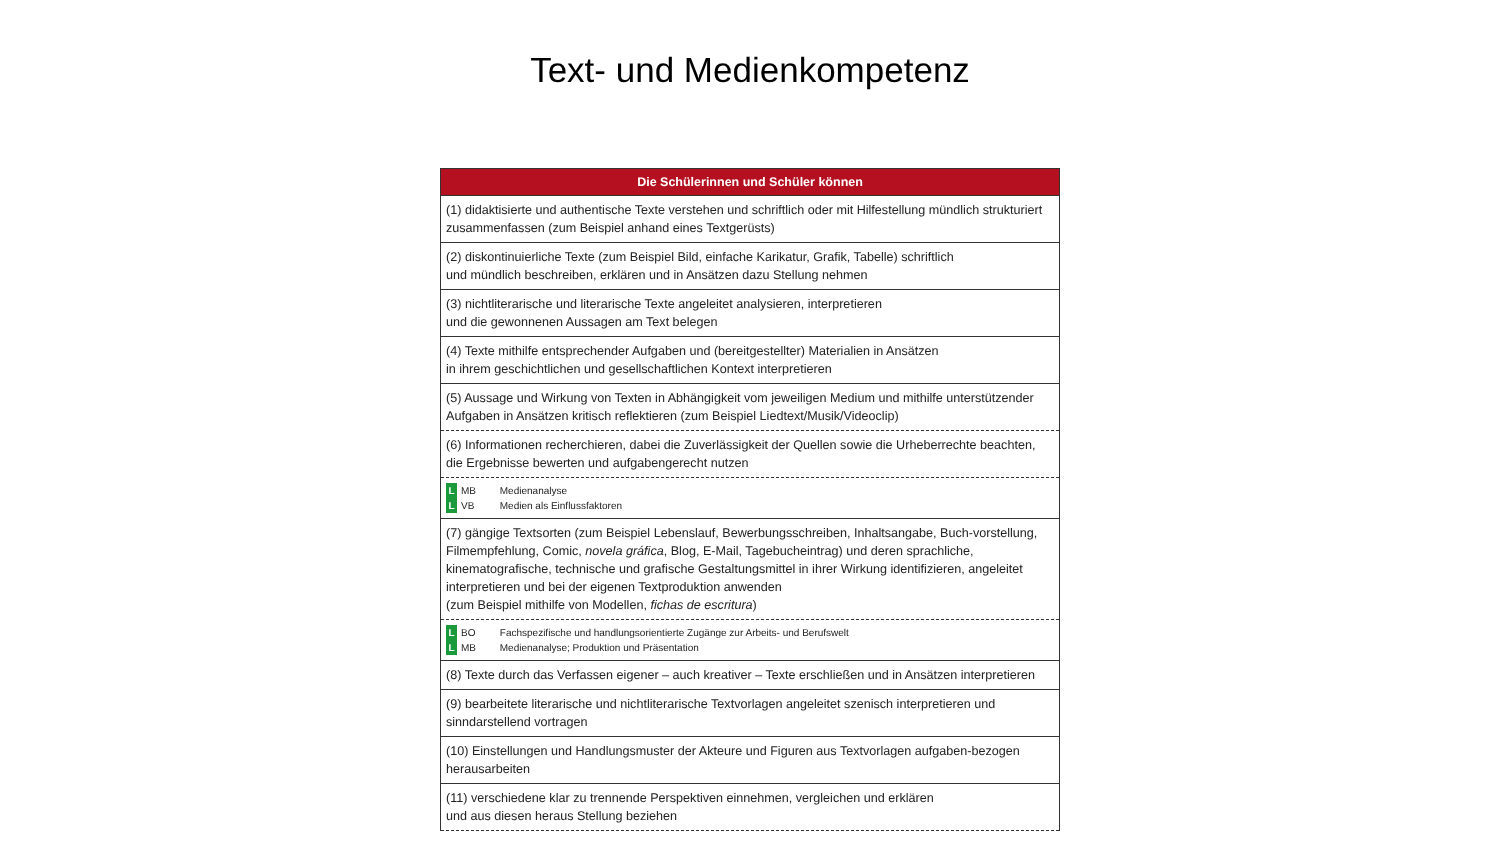Text- und Medienkompetenz
| Die Schülerinnen und Schüler können |
| --- |
| (1) didaktisierte und authentische Texte verstehen und schriftlich oder mit Hilfestellung mündlich strukturiert zusammenfassen (zum Beispiel anhand eines Textgerüsts) |
| (2) diskontinuierliche Texte (zum Beispiel Bild, einfache Karikatur, Grafik, Tabelle) schriftlich und mündlich beschreiben, erklären und in Ansätzen dazu Stellung nehmen |
| (3) nichtliterarische und literarische Texte angeleitet analysieren, interpretieren und die gewonnenen Aussagen am Text belegen |
| (4) Texte mithilfe entsprechender Aufgaben und (bereitgestellter) Materialien in Ansätzen in ihrem geschichtlichen und gesellschaftlichen Kontext interpretieren |
| (5) Aussage und Wirkung von Texten in Abhängigkeit vom jeweiligen Medium und mithilfe unterstützender Aufgaben in Ansätzen kritisch reflektieren (zum Beispiel Liedtext/Musik/Videoclip) |
| (6) Informationen recherchieren, dabei die Zuverlässigkeit der Quellen sowie die Urheberrechte beachten, die Ergebnisse bewerten und aufgabengerecht nutzen |
| L MB Medienanalyse L VB Medien als Einflussfaktoren |
| (7) gängige Textsorten (zum Beispiel Lebenslauf, Bewerbungsschreiben, Inhaltsangabe, Buch-vorstellung, Filmempfehlung, Comic, novela gráfica , Blog, E-Mail, Tagebucheintrag) und deren sprachliche, kinematografische, technische und grafische Gestaltungsmittel in ihrer Wirkung identifizieren, angeleitet interpretieren und bei der eigenen Textproduktion anwenden (zum Beispiel mithilfe von Modellen, fichas de escritura ) |
| L BO Fachspezifische und handlungsorientierte Zugänge zur Arbeits- und Berufswelt L MB Medienanalyse; Produktion und Präsentation |
| (8) Texte durch das Verfassen eigener – auch kreativer – Texte erschließen und in Ansätzen interpretieren |
| (9) bearbeitete literarische und nichtliterarische Textvorlagen angeleitet szenisch interpretieren und sinndarstellend vortragen |
| (10) Einstellungen und Handlungsmuster der Akteure und Figuren aus Textvorlagen aufgaben-bezogen herausarbeiten |
| (11) verschiedene klar zu trennende Perspektiven einnehmen, vergleichen und erklären und aus diesen heraus Stellung beziehen |